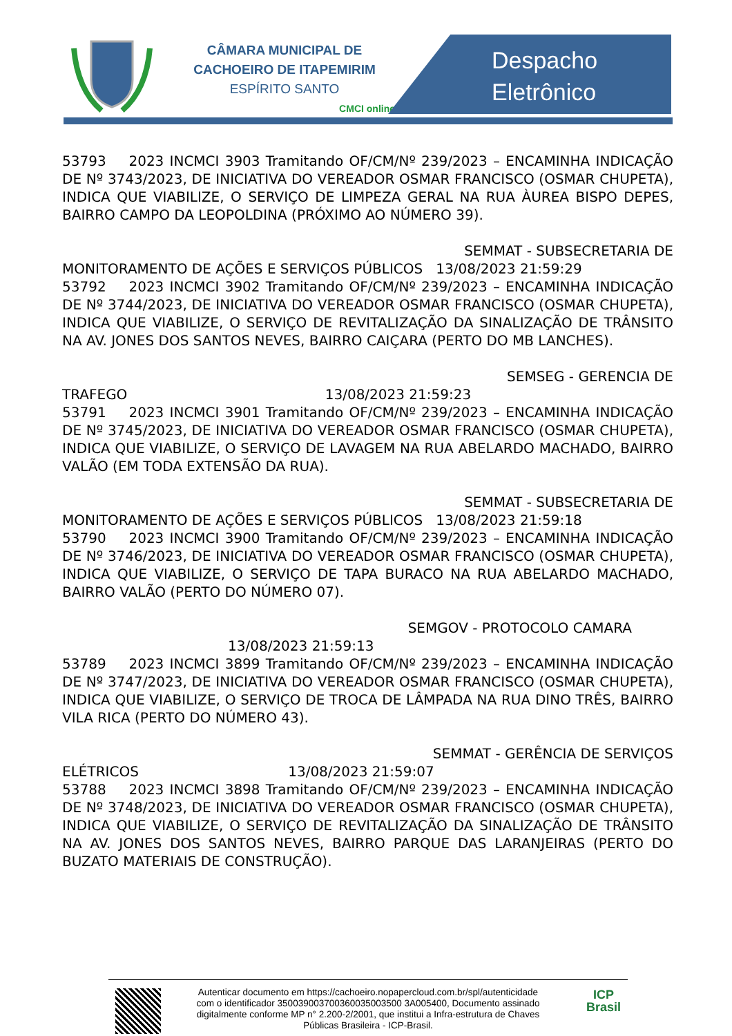CÂMARA MUNICIPAL DE
CACHOEIRO DE ITAPEMIRIM
ESPÍRITO SANTO
CMCI online
Despacho
Eletrônico
53793 2023 INCMCI 3903 Tramitando OF/CM/Nº 239/2023 – ENCAMINHA INDICAÇÃO DE Nº 3743/2023, DE INICIATIVA DO VEREADOR OSMAR FRANCISCO (OSMAR CHUPETA), INDICA QUE VIABILIZE, O SERVIÇO DE LIMPEZA GERAL NA RUA ÀUREA BISPO DEPES, BAIRRO CAMPO DA LEOPOLDINA (PRÓXIMO AO NÚMERO 39).
SEMMAT - SUBSECRETARIA DE
MONITORAMENTO DE AÇÕES E SERVIÇOS PÚBLICOS 13/08/2023 21:59:29
53792 2023 INCMCI 3902 Tramitando OF/CM/Nº 239/2023 – ENCAMINHA INDICAÇÃO DE Nº 3744/2023, DE INICIATIVA DO VEREADOR OSMAR FRANCISCO (OSMAR CHUPETA), INDICA QUE VIABILIZE, O SERVIÇO DE REVITALIZAÇÃO DA SINALIZAÇÃO DE TRÂNSITO NA AV. JONES DOS SANTOS NEVES, BAIRRO CAIÇARA (PERTO DO MB LANCHES).
SEMSEG - GERENCIA DE
TRAFEGO 13/08/2023 21:59:23
53791 2023 INCMCI 3901 Tramitando OF/CM/Nº 239/2023 – ENCAMINHA INDICAÇÃO DE Nº 3745/2023, DE INICIATIVA DO VEREADOR OSMAR FRANCISCO (OSMAR CHUPETA), INDICA QUE VIABILIZE, O SERVIÇO DE LAVAGEM NA RUA ABELARDO MACHADO, BAIRRO VALÃO (EM TODA EXTENSÃO DA RUA).
SEMMAT - SUBSECRETARIA DE
MONITORAMENTO DE AÇÕES E SERVIÇOS PÚBLICOS 13/08/2023 21:59:18
53790 2023 INCMCI 3900 Tramitando OF/CM/Nº 239/2023 – ENCAMINHA INDICAÇÃO DE Nº 3746/2023, DE INICIATIVA DO VEREADOR OSMAR FRANCISCO (OSMAR CHUPETA), INDICA QUE VIABILIZE, O SERVIÇO DE TAPA BURACO NA RUA ABELARDO MACHADO, BAIRRO VALÃO (PERTO DO NÚMERO 07).
SEMGOV - PROTOCOLO CAMARA
13/08/2023 21:59:13
53789 2023 INCMCI 3899 Tramitando OF/CM/Nº 239/2023 – ENCAMINHA INDICAÇÃO DE Nº 3747/2023, DE INICIATIVA DO VEREADOR OSMAR FRANCISCO (OSMAR CHUPETA), INDICA QUE VIABILIZE, O SERVIÇO DE TROCA DE LÂMPADA NA RUA DINO TRÊS, BAIRRO VILA RICA (PERTO DO NÚMERO 43).
SEMMAT - GERÊNCIA DE SERVIÇOS
ELÉTRICOS 13/08/2023 21:59:07
53788 2023 INCMCI 3898 Tramitando OF/CM/Nº 239/2023 – ENCAMINHA INDICAÇÃO DE Nº 3748/2023, DE INICIATIVA DO VEREADOR OSMAR FRANCISCO (OSMAR CHUPETA), INDICA QUE VIABILIZE, O SERVIÇO DE REVITALIZAÇÃO DA SINALIZAÇÃO DE TRÂNSITO NA AV. JONES DOS SANTOS NEVES, BAIRRO PARQUE DAS LARANJEIRAS (PERTO DO BUZATO MATERIAIS DE CONSTRUÇÃO).
Autenticar documento em https://cachoeiro.nopapercloud.com.br/spl/autenticidade
com o identificador 350039003700360035003500 3A005400, Documento assinado
digitalmente conforme MP n° 2.200-2/2001, que institui a Infra-estrutura de Chaves
Públicas Brasileira - ICP-Brasil.
ICP
Brasil